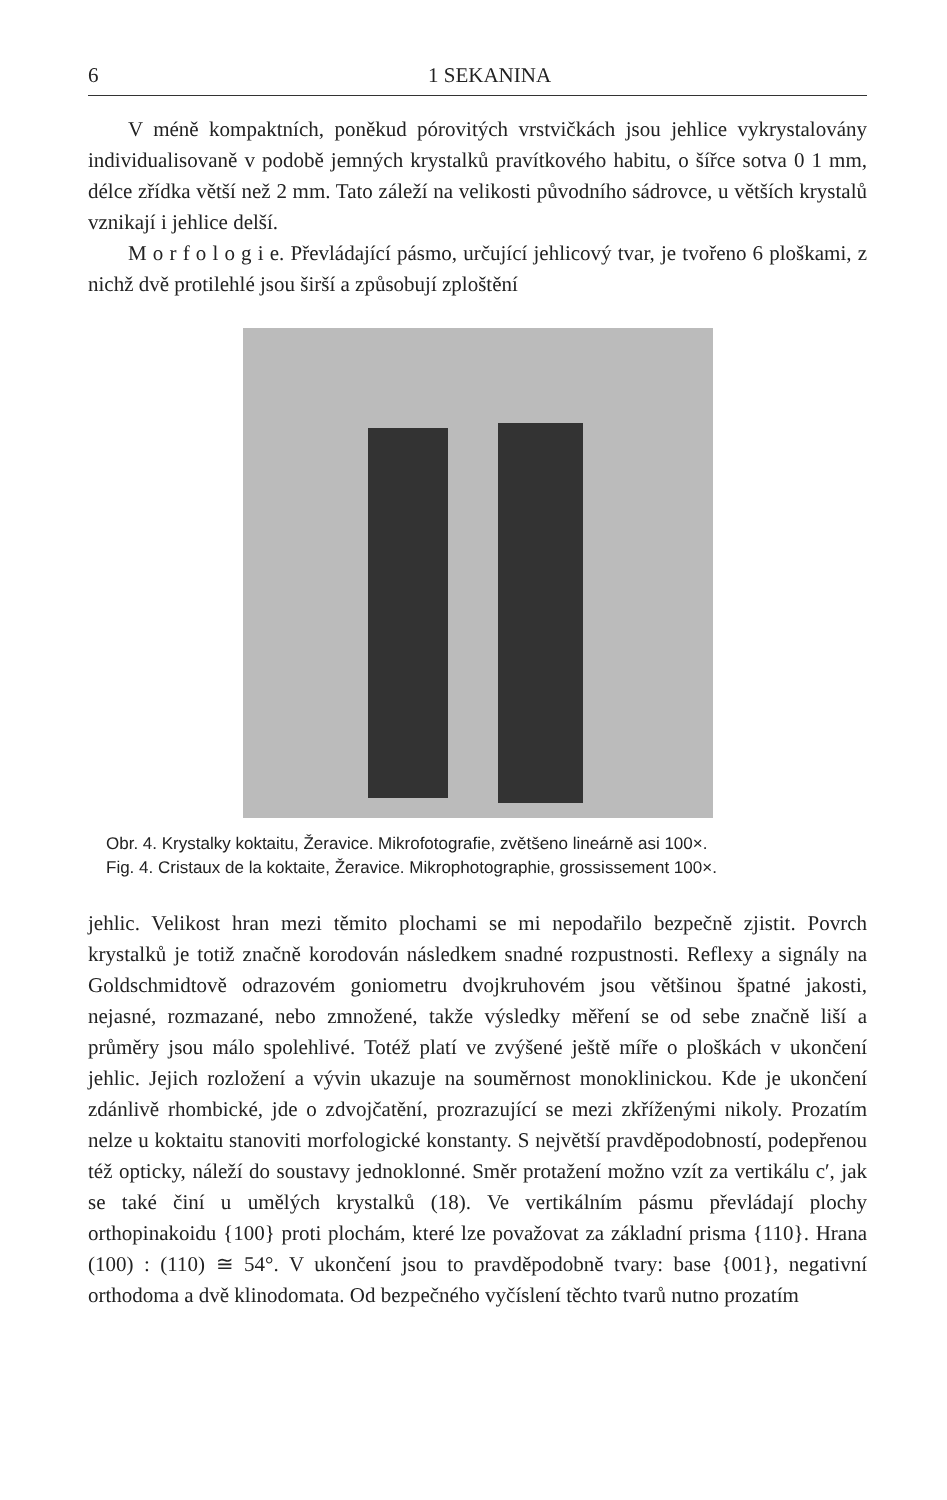6 1 SEKANINA
V méně kompaktních, poněkud pórovitých vrstvičkách jsou jehlice vykrystalovány individualisovaně v podobě jemných krystalků pravítkového habitu, o šířce sotva 0 1 mm, délce zřídka větší než 2 mm. Tato záleží na velikosti původního sádrovce, u větších krystalů vznikají i jehlice delší.
M o r f o l o g i e. Převládající pásmo, určující jehlicový tvar, je tvořeno 6 ploškami, z nichž dvě protilehlé jsou širší a způsobují zploštění
Obr. 4. Krystalky koktaitu, Žeravice. Mikrofotografie, zvětšeno lineárně asi 100×.
Fig. 4. Cristaux de la koktaite, Žeravice. Mikrophotographie, grossissement 100×.
jehlic. Velikost hran mezi těmito plochami se mi nepodařilo bezpečně zjistit. Povrch krystalků je totiž značně korodován následkem snadné rozpustnosti. Reflexy a signály na Goldschmidtově odrazovém goniometru dvojkruhovém jsou většinou špatné jakosti, nejasné, rozmazané, nebo zmnožené, takže výsledky měření se od sebe značně liší a průměry jsou málo spolehlivé. Totéž platí ve zvýšené ještě míře o ploškách v ukončení jehlic. Jejich rozložení a vývin ukazuje na souměrnost monoklinickou. Kde je ukončení zdánlivě rhombické, jde o zdvojčatění, prozrazující se mezi zkříženými nikoly. Prozatím nelze u koktaitu stanoviti morfologické konstanty. S největší pravděpodobností, podepřenou též opticky, náleží do soustavy jednoklonné. Směr protažení možno vzít za vertikálu c′, jak se také činí u umělých krystalků (18). Ve vertikálním pásmu převládají plochy orthopinakoidu {100} proti plochám, které lze považovat za základní prisma {110}. Hrana (100) : (110) ≅ 54°. V ukončení jsou to pravděpodobně tvary: base {001}, negativní orthodoma a dvě klinodomata. Od bezpečného vyčíslení těchto tvarů nutno prozatím